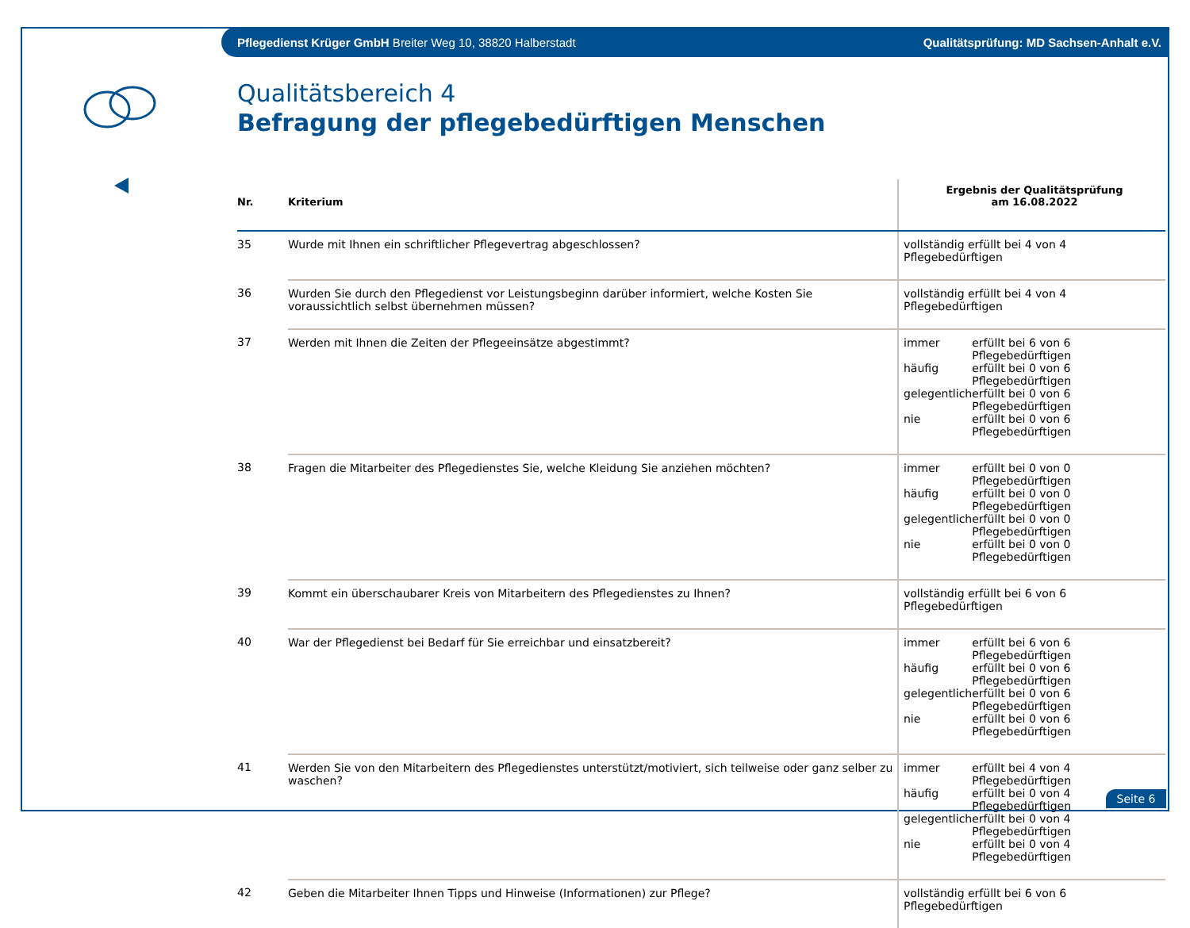Pflegedienst Krüger GmbH Breiter Weg 10, 38820 Halberstadt Qualitätsprüfung: MD Sachsen-Anhalt e.V.
Qualitätsbereich 4
Befragung der pflegebedürftigen Menschen
| Nr. | Kriterium | Ergebnis der Qualitätsprüfung am 16.08.2022 |
| --- | --- | --- |
| 35 | Wurde mit Ihnen ein schriftlicher Pflegevertrag abgeschlossen? | vollständig erfüllt bei 4 von 4 Pflegebedürftigen |
| 36 | Wurden Sie durch den Pflegedienst vor Leistungsbeginn darüber informiert, welche Kosten Sie voraussichtlich selbst übernehmen müssen? | vollständig erfüllt bei 4 von 4 Pflegebedürftigen |
| 37 | Werden mit Ihnen die Zeiten der Pflegeeinsätze abgestimmt? | / immer / erfüllt bei 6 von 6 Pflegebedürftigen / / häufig / erfüllt bei 0 von 6 Pflegebedürftigen / / gelegentlich / erfüllt bei 0 von 6 Pflegebedürftigen / / nie / erfüllt bei 0 von 6 Pflegebedürftigen / |
| 38 | Fragen die Mitarbeiter des Pflegedienstes Sie, welche Kleidung Sie anziehen möchten? | / immer / erfüllt bei 0 von 0 Pflegebedürftigen / / häufig / erfüllt bei 0 von 0 Pflegebedürftigen / / gelegentlich / erfüllt bei 0 von 0 Pflegebedürftigen / / nie / erfüllt bei 0 von 0 Pflegebedürftigen / |
| 39 | Kommt ein überschaubarer Kreis von Mitarbeitern des Pflegedienstes zu Ihnen? | vollständig erfüllt bei 6 von 6 Pflegebedürftigen |
| 40 | War der Pflegedienst bei Bedarf für Sie erreichbar und einsatzbereit? | / immer / erfüllt bei 6 von 6 Pflegebedürftigen / / häufig / erfüllt bei 0 von 6 Pflegebedürftigen / / gelegentlich / erfüllt bei 0 von 6 Pflegebedürftigen / / nie / erfüllt bei 0 von 6 Pflegebedürftigen / |
| 41 | Werden Sie von den Mitarbeitern des Pflegedienstes unterstützt/motiviert, sich teilweise oder ganz selber zu waschen? | / immer / erfüllt bei 4 von 4 Pflegebedürftigen / / häufig / erfüllt bei 0 von 4 Pflegebedürftigen / / gelegentlich / erfüllt bei 0 von 4 Pflegebedürftigen / / nie / erfüllt bei 0 von 4 Pflegebedürftigen / |
| 42 | Geben die Mitarbeiter Ihnen Tipps und Hinweise (Informationen) zur Pflege? | vollständig erfüllt bei 6 von 6 Pflegebedürftigen |
Seite 6